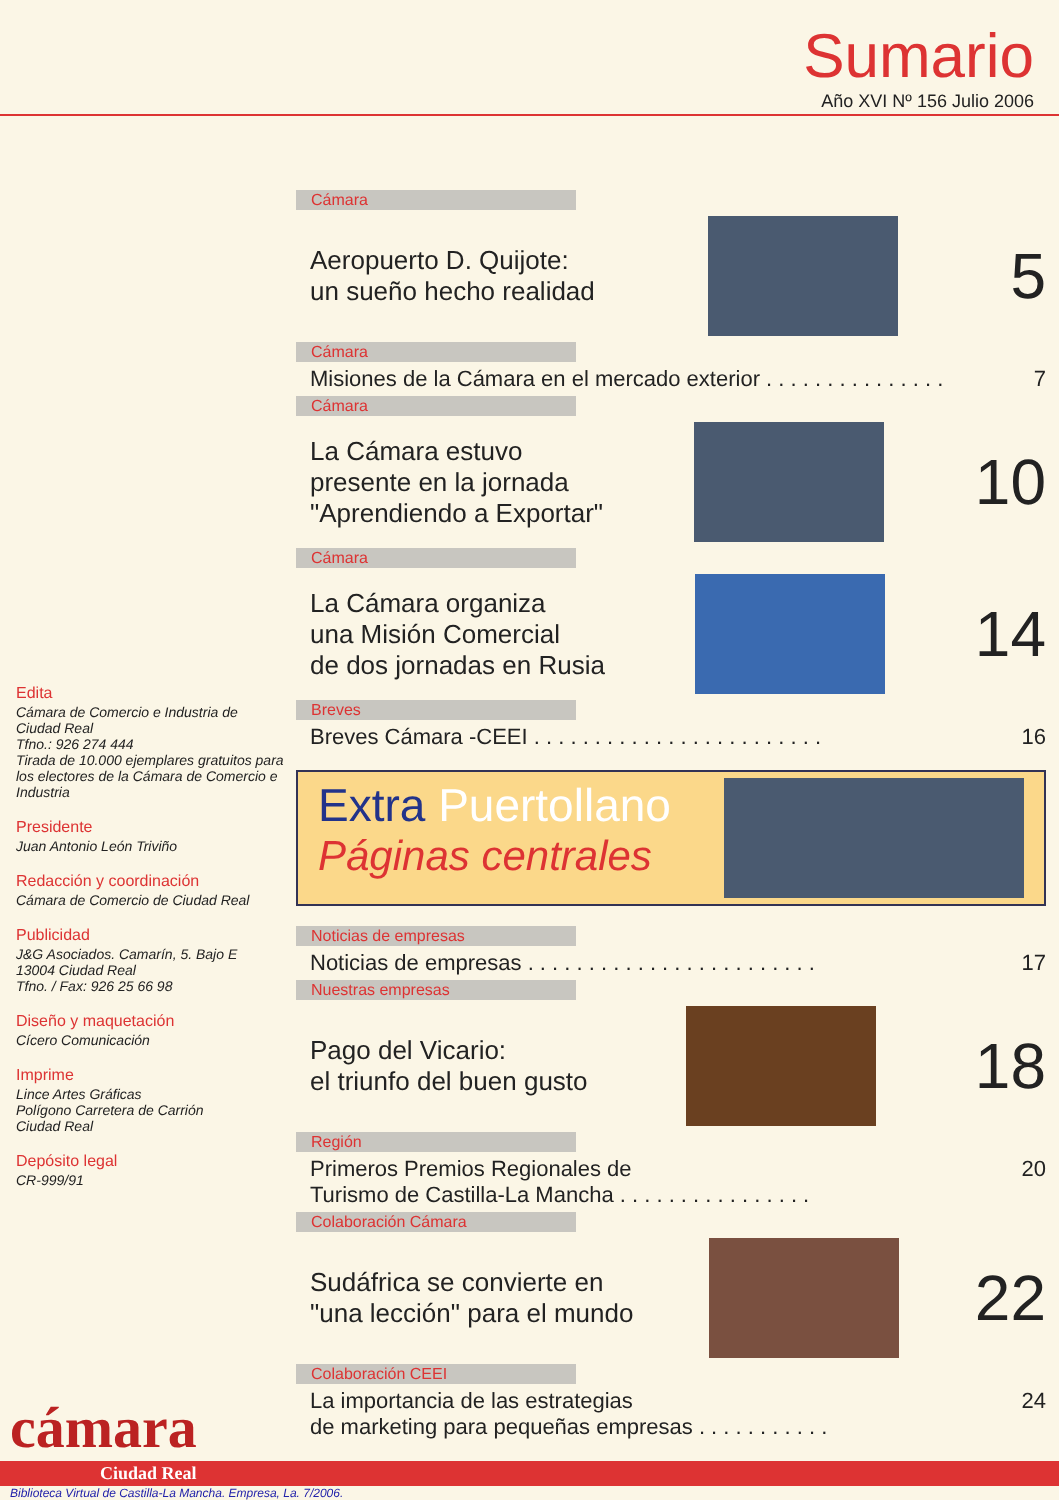Sumario
Año XVI Nº 156 Julio 2006
Edita
Cámara de Comercio e Industria de Ciudad Real
Tfno.: 926 274 444
Tirada de 10.000 ejemplares gratuitos para los electores de la Cámara de Comercio e Industria
Presidente
Juan Antonio León Triviño
Redacción y coordinación
Cámara de Comercio de Ciudad Real
Publicidad
J&G Asociados. Camarín, 5. Bajo E
13004 Ciudad Real
Tfno. / Fax: 926 25 66 98
Diseño y maquetación
Cícero Comunicación
Imprime
Lince Artes Gráficas
Polígono Carretera de Carrión
Ciudad Real
Depósito legal
CR-999/91
Cámara
Aeropuerto D. Quijote:
un sueño hecho realidad
5
Cámara
Misiones de la Cámara en el mercado exterior . . . . . . . . . . . . . . . 7
Cámara
La Cámara estuvo
presente en la jornada
"Aprendiendo a Exportar"
10
Cámara
La Cámara organiza
una Misión Comercial
de dos jornadas en Rusia
14
Breves
Breves Cámara -CEEI . . . . . . . . . . . . . . . . . . . . . . . . 16
Extra Puertollano
Páginas centrales
Noticias de empresas
Noticias de empresas . . . . . . . . . . . . . . . . . . . . . . . . 17
Nuestras empresas
Pago del Vicario:
el triunfo del buen gusto
18
Región
Primeros Premios Regionales de
Turismo de Castilla-La Mancha . . . . . . . . . . . . . . . . 20
Colaboración Cámara
Sudáfrica se convierte en
"una lección" para el mundo
22
Colaboración CEEI
La importancia de las estrategias
de marketing para pequeñas empresas . . . . . . . . . . . 24
cámara
Ciudad Real
Biblioteca Virtual de Castilla-La Mancha. Empresa, La. 7/2006.